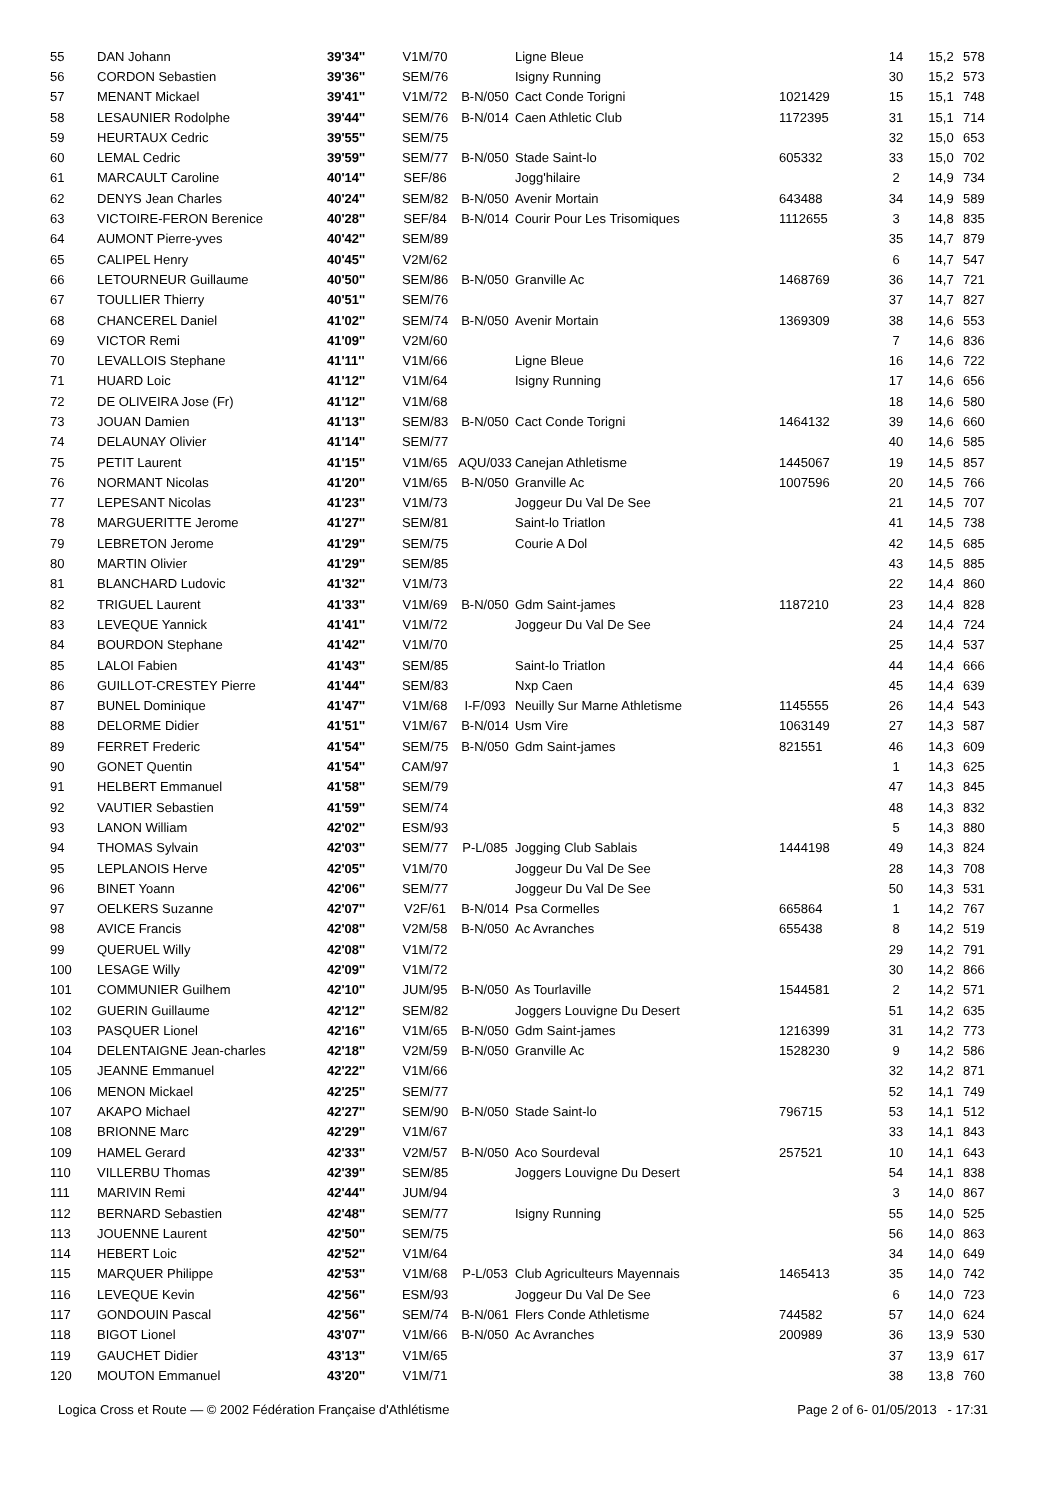| 55 | DAN Johann | 39'34'' | V1M/70 | | Ligne Bleue | | 14 | 15,2 | 578 |
| 56 | CORDON Sebastien | 39'36'' | SEM/76 | | Isigny Running | | 30 | 15,2 | 573 |
| 57 | MENANT Mickael | 39'41'' | V1M/72 | B-N/050 | Cact Conde Torigni | 1021429 | 15 | 15,1 | 748 |
| 58 | LESAUNIER Rodolphe | 39'44'' | SEM/76 | B-N/014 | Caen Athletic Club | 1172395 | 31 | 15,1 | 714 |
| 59 | HEURTAUX Cedric | 39'55'' | SEM/75 | | | | 32 | 15,0 | 653 |
| 60 | LEMAL Cedric | 39'59'' | SEM/77 | B-N/050 | Stade Saint-lo | 605332 | 33 | 15,0 | 702 |
| 61 | MARCAULT Caroline | 40'14'' | SEF/86 | | Jogg'hilaire | | 2 | 14,9 | 734 |
| 62 | DENYS Jean Charles | 40'24'' | SEM/82 | B-N/050 | Avenir Mortain | 643488 | 34 | 14,9 | 589 |
| 63 | VICTOIRE-FERON Berenice | 40'28'' | SEF/84 | B-N/014 | Courir Pour Les Trisomiques | 1112655 | 3 | 14,8 | 835 |
| 64 | AUMONT Pierre-yves | 40'42'' | SEM/89 | | | | 35 | 14,7 | 879 |
| 65 | CALIPEL Henry | 40'45'' | V2M/62 | | | | 6 | 14,7 | 547 |
| 66 | LETOURNEUR Guillaume | 40'50'' | SEM/86 | B-N/050 | Granville Ac | 1468769 | 36 | 14,7 | 721 |
| 67 | TOULLIER Thierry | 40'51'' | SEM/76 | | | | 37 | 14,7 | 827 |
| 68 | CHANCEREL Daniel | 41'02'' | SEM/74 | B-N/050 | Avenir Mortain | 1369309 | 38 | 14,6 | 553 |
| 69 | VICTOR Remi | 41'09'' | V2M/60 | | | | 7 | 14,6 | 836 |
| 70 | LEVALLOIS Stephane | 41'11'' | V1M/66 | | Ligne Bleue | | 16 | 14,6 | 722 |
| 71 | HUARD Loic | 41'12'' | V1M/64 | | Isigny Running | | 17 | 14,6 | 656 |
| 72 | DE OLIVEIRA Jose (Fr) | 41'12'' | V1M/68 | | | | 18 | 14,6 | 580 |
| 73 | JOUAN Damien | 41'13'' | SEM/83 | B-N/050 | Cact Conde Torigni | 1464132 | 39 | 14,6 | 660 |
| 74 | DELAUNAY Olivier | 41'14'' | SEM/77 | | | | 40 | 14,6 | 585 |
| 75 | PETIT Laurent | 41'15'' | V1M/65 | AQU/033 | Canejan Athletisme | 1445067 | 19 | 14,5 | 857 |
| 76 | NORMANT Nicolas | 41'20'' | V1M/65 | B-N/050 | Granville Ac | 1007596 | 20 | 14,5 | 766 |
| 77 | LEPESANT Nicolas | 41'23'' | V1M/73 | | Joggeur Du Val De See | | 21 | 14,5 | 707 |
| 78 | MARGUERITTE Jerome | 41'27'' | SEM/81 | | Saint-lo Triatlon | | 41 | 14,5 | 738 |
| 79 | LEBRETON Jerome | 41'29'' | SEM/75 | | Courie A Dol | | 42 | 14,5 | 685 |
| 80 | MARTIN Olivier | 41'29'' | SEM/85 | | | | 43 | 14,5 | 885 |
| 81 | BLANCHARD Ludovic | 41'32'' | V1M/73 | | | | 22 | 14,4 | 860 |
| 82 | TRIGUEL Laurent | 41'33'' | V1M/69 | B-N/050 | Gdm Saint-james | 1187210 | 23 | 14,4 | 828 |
| 83 | LEVEQUE Yannick | 41'41'' | V1M/72 | | Joggeur Du Val De See | | 24 | 14,4 | 724 |
| 84 | BOURDON Stephane | 41'42'' | V1M/70 | | | | 25 | 14,4 | 537 |
| 85 | LALOI Fabien | 41'43'' | SEM/85 | | Saint-lo Triatlon | | 44 | 14,4 | 666 |
| 86 | GUILLOT-CRESTEY Pierre | 41'44'' | SEM/83 | | Nxp Caen | | 45 | 14,4 | 639 |
| 87 | BUNEL Dominique | 41'47'' | V1M/68 | I-F/093 | Neuilly Sur Marne Athletisme | 1145555 | 26 | 14,4 | 543 |
| 88 | DELORME Didier | 41'51'' | V1M/67 | B-N/014 | Usm Vire | 1063149 | 27 | 14,3 | 587 |
| 89 | FERRET Frederic | 41'54'' | SEM/75 | B-N/050 | Gdm Saint-james | 821551 | 46 | 14,3 | 609 |
| 90 | GONET Quentin | 41'54'' | CAM/97 | | | | 1 | 14,3 | 625 |
| 91 | HELBERT Emmanuel | 41'58'' | SEM/79 | | | | 47 | 14,3 | 845 |
| 92 | VAUTIER Sebastien | 41'59'' | SEM/74 | | | | 48 | 14,3 | 832 |
| 93 | LANON William | 42'02'' | ESM/93 | | | | 5 | 14,3 | 880 |
| 94 | THOMAS Sylvain | 42'03'' | SEM/77 | P-L/085 | Jogging Club Sablais | 1444198 | 49 | 14,3 | 824 |
| 95 | LEPLANOIS Herve | 42'05'' | V1M/70 | | Joggeur Du Val De See | | 28 | 14,3 | 708 |
| 96 | BINET Yoann | 42'06'' | SEM/77 | | Joggeur Du Val De See | | 50 | 14,3 | 531 |
| 97 | OELKERS Suzanne | 42'07'' | V2F/61 | B-N/014 | Psa Cormelles | 665864 | 1 | 14,2 | 767 |
| 98 | AVICE Francis | 42'08'' | V2M/58 | B-N/050 | Ac Avranches | 655438 | 8 | 14,2 | 519 |
| 99 | QUERUEL Willy | 42'08'' | V1M/72 | | | | 29 | 14,2 | 791 |
| 100 | LESAGE Willy | 42'09'' | V1M/72 | | | | 30 | 14,2 | 866 |
| 101 | COMMUNIER Guilhem | 42'10'' | JUM/95 | B-N/050 | As Tourlaville | 1544581 | 2 | 14,2 | 571 |
| 102 | GUERIN Guillaume | 42'12'' | SEM/82 | | Joggers Louvigne Du Desert | | 51 | 14,2 | 635 |
| 103 | PASQUER Lionel | 42'16'' | V1M/65 | B-N/050 | Gdm Saint-james | 1216399 | 31 | 14,2 | 773 |
| 104 | DELENTAIGNE Jean-charles | 42'18'' | V2M/59 | B-N/050 | Granville Ac | 1528230 | 9 | 14,2 | 586 |
| 105 | JEANNE Emmanuel | 42'22'' | V1M/66 | | | | 32 | 14,2 | 871 |
| 106 | MENON Mickael | 42'25'' | SEM/77 | | | | 52 | 14,1 | 749 |
| 107 | AKAPO Michael | 42'27'' | SEM/90 | B-N/050 | Stade Saint-lo | 796715 | 53 | 14,1 | 512 |
| 108 | BRIONNE Marc | 42'29'' | V1M/67 | | | | 33 | 14,1 | 843 |
| 109 | HAMEL Gerard | 42'33'' | V2M/57 | B-N/050 | Aco Sourdeval | 257521 | 10 | 14,1 | 643 |
| 110 | VILLERBU Thomas | 42'39'' | SEM/85 | | Joggers Louvigne Du Desert | | 54 | 14,1 | 838 |
| 111 | MARIVIN Remi | 42'44'' | JUM/94 | | | | 3 | 14,0 | 867 |
| 112 | BERNARD Sebastien | 42'48'' | SEM/77 | | Isigny Running | | 55 | 14,0 | 525 |
| 113 | JOUENNE Laurent | 42'50'' | SEM/75 | | | | 56 | 14,0 | 863 |
| 114 | HEBERT Loic | 42'52'' | V1M/64 | | | | 34 | 14,0 | 649 |
| 115 | MARQUER Philippe | 42'53'' | V1M/68 | P-L/053 | Club Agriculteurs Mayennais | 1465413 | 35 | 14,0 | 742 |
| 116 | LEVEQUE Kevin | 42'56'' | ESM/93 | | Joggeur Du Val De See | | 6 | 14,0 | 723 |
| 117 | GONDOUIN Pascal | 42'56'' | SEM/74 | B-N/061 | Flers Conde Athletisme | 744582 | 57 | 14,0 | 624 |
| 118 | BIGOT Lionel | 43'07'' | V1M/66 | B-N/050 | Ac Avranches | 200989 | 36 | 13,9 | 530 |
| 119 | GAUCHET Didier | 43'13'' | V1M/65 | | | | 37 | 13,9 | 617 |
| 120 | MOUTON Emmanuel | 43'20'' | V1M/71 | | | | 38 | 13,8 | 760 |
Logica Cross et Route — © 2002 Fédération Française d'Athlétisme Page 2 of 6- 01/05/2013 - 17:31